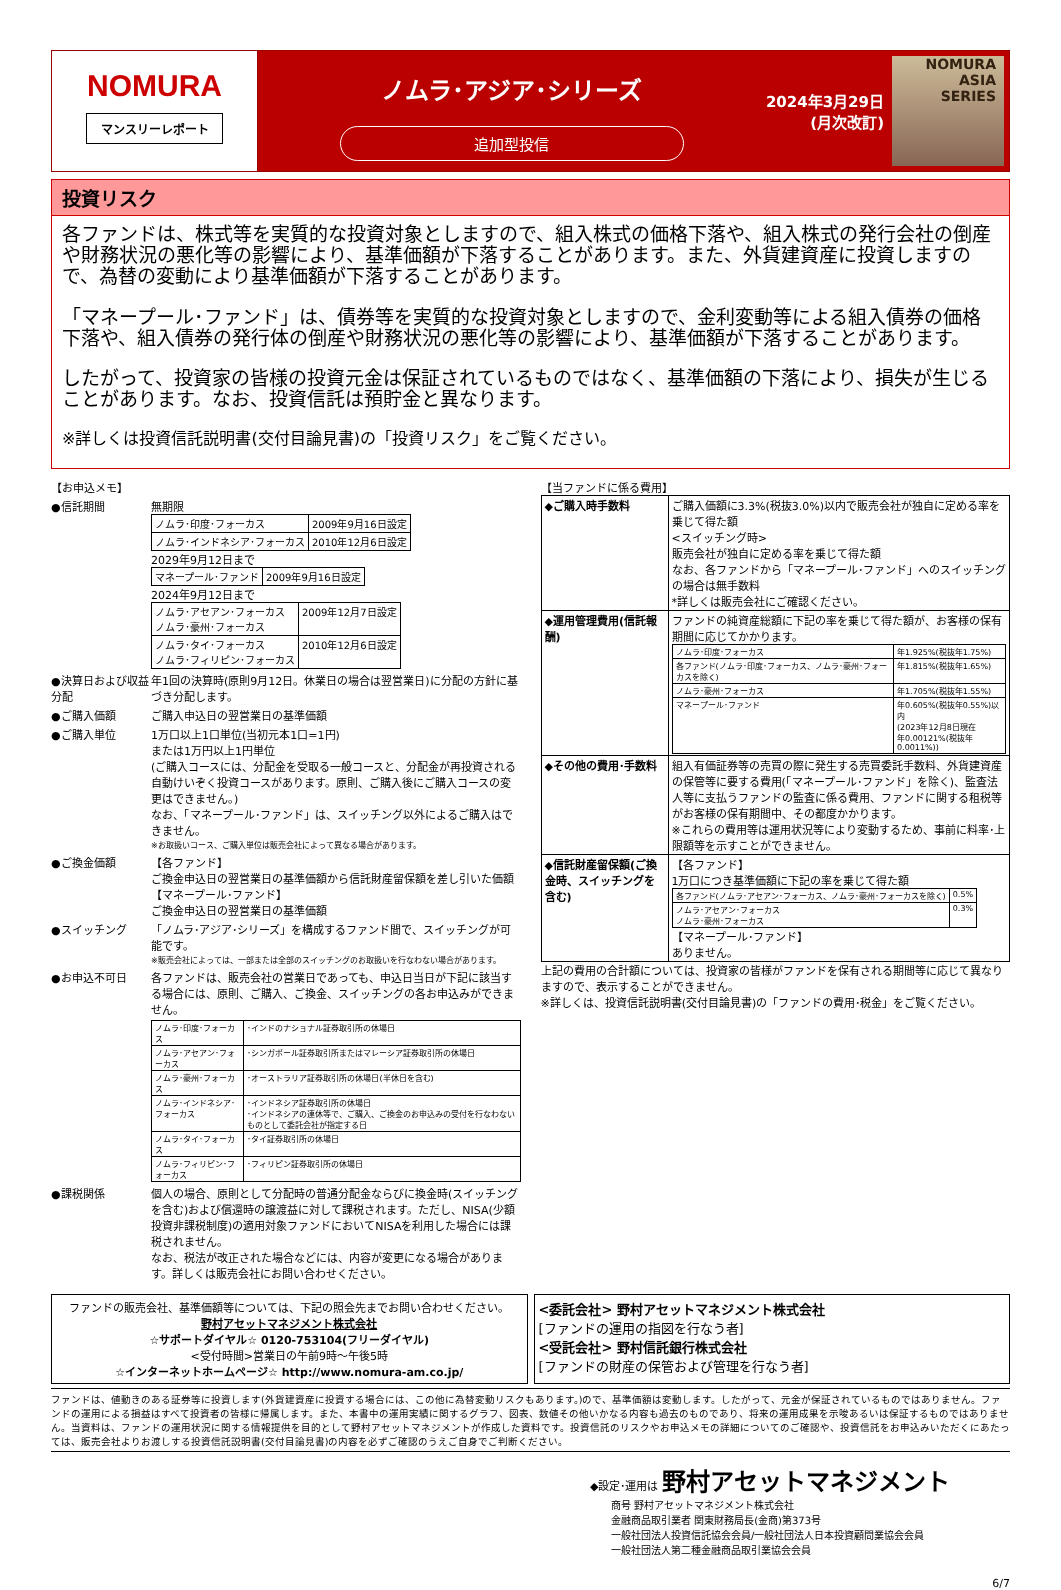NOMURA
マンスリーレポート
ノムラ･アジア･シリーズ
追加型投信
2024年3月29日
(月次改訂)
NOMURA
ASIA
SERIES
投資リスク
各ファンドは、株式等を実質的な投資対象としますので、組入株式の価格下落や、組入株式の発行会社の倒産や財務状況の悪化等の影響により、基準価額が下落することがあります。また、外貨建資産に投資しますので、為替の変動により基準価額が下落することがあります。
「マネープール･ファンド」は、債券等を実質的な投資対象としますので、金利変動等による組入債券の価格下落や、組入債券の発行体の倒産や財務状況の悪化等の影響により、基準価額が下落することがあります。
したがって、投資家の皆様の投資元金は保証されているものではなく、基準価額の下落により、損失が生じることがあります。なお、投資信託は預貯金と異なります。
※詳しくは投資信託説明書(交付目論見書)の「投資リスク」をご覧ください。
【お申込メモ】
●信託期間 無期限
| ノムラ･印度･フォーカス | 2009年9月16日設定 |
| ノムラ･インドネシア･フォーカス | 2010年12月6日設定 |
2029年9月12日まで
| マネープール･ファンド | 2009年9月16日設定 |
2024年9月12日まで
| ノムラ･アセアン･フォーカス ノムラ･豪州･フォーカス | 2009年12月7日設定 |
| ノムラ･タイ･フォーカス ノムラ･フィリピン･フォーカス | 2010年12月6日設定 |
●決算日および収益分配
年1回の決算時(原則9月12日。休業日の場合は翌営業日)に分配の方針に基づき分配します。
●ご購入価額 ご購入申込日の翌営業日の基準価額
●ご購入単位 1万口以上1口単位(当初元本1口=1円)
または1万円以上1円単位
(ご購入コースには、分配金を受取る一般コースと、分配金が再投資される自動けいぞく投資コースがあります。原則、ご購入後にご購入コースの変更はできません。)
なお、「マネープール･ファンド」は、スイッチング以外によるご購入はできません。
※お取扱いコース、ご購入単位は販売会社によって異なる場合があります。
●ご換金価額 【各ファンド】
ご換金申込日の翌営業日の基準価額から信託財産留保額を差し引いた価額
【マネープール･ファンド】
ご換金申込日の翌営業日の基準価額
●スイッチング 「ノムラ･アジア･シリーズ」を構成するファンド間で、スイッチングが可能です。
※販売会社によっては、一部または全部のスイッチングのお取扱いを行なわない場合があります。
●お申込不可日 各ファンドは、販売会社の営業日であっても、申込日当日が下記に該当する場合には、原則、ご購入、ご換金、スイッチングの各お申込みができません。
| ノムラ･印度･フォーカス | ･インドのナショナル証券取引所の休場日 |
| ノムラ･アセアン･フォーカス | ･シンガポール証券取引所またはマレーシア証券取引所の休場日 |
| ノムラ･豪州･フォーカス | ･オーストラリア証券取引所の休場日(半休日を含む) |
| ノムラ･インドネシア･フォーカス | ･インドネシア証券取引所の休場日 ･インドネシアの連休等で、ご購入、ご換金のお申込みの受付を行なわないものとして委託会社が指定する日 |
| ノムラ･タイ･フォーカス | ･タイ証券取引所の休場日 |
| ノムラ･フィリピン･フォーカス | ･フィリピン証券取引所の休場日 |
●課税関係 個人の場合、原則として分配時の普通分配金ならびに換金時(スイッチングを含む)および償還時の譲渡益に対して課税されます。ただし、NISA(少額投資非課税制度)の適用対象ファンドにおいてNISAを利用した場合には課税されません。
なお、税法が改正された場合などには、内容が変更になる場合があります。詳しくは販売会社にお問い合わせください。
【当ファンドに係る費用】
| ◆ご購入時手数料 | ご購入価額に3.3%(税抜3.0%)以内で販売会社が独自に定める率を乗じて得た額 <スイッチング時> 販売会社が独自に定める率を乗じて得た額 なお、各ファンドから「マネープール･ファンド」へのスイッチングの場合は無手数料 *詳しくは販売会社にご確認ください。 |
| ◆運用管理費用(信託報酬) | ファンドの純資産総額に下記の率を乗じて得た額が、お客様の保有期間に応じてかかります。 / ノムラ･印度･フォーカス / 年1.925%(税抜年1.75%) / / 各ファンド(ノムラ･印度･フォーカス、ノムラ･豪州･フォーカスを除く) / 年1.815%(税抜年1.65%) / / ノムラ･豪州･フォーカス / 年1.705%(税抜年1.55%) / / マネープール･ファンド / 年0.605%(税抜年0.55%)以内 (2023年12月8日現在 年0.00121%(税抜年0.0011%)) / |
| ◆その他の費用･手数料 | 組入有価証券等の売買の際に発生する売買委託手数料、外貨建資産の保管等に要する費用(「マネープール･ファンド」を除く)、監査法人等に支払うファンドの監査に係る費用、ファンドに関する租税等がお客様の保有期間中、その都度かかります。 ※これらの費用等は運用状況等により変動するため、事前に料率･上限額等を示すことができません。 |
| ◆信託財産留保額(ご換金時、スイッチングを含む) | 【各ファンド】 1万口につき基準価額に下記の率を乗じて得た額 / 各ファンド(ノムラ･アセアン･フォーカス、ノムラ･豪州･フォーカスを除く) / 0.5% / / ノムラ･アセアン･フォーカス ノムラ･豪州･フォーカス / 0.3% / 【マネープール･ファンド】 ありません。 |
上記の費用の合計額については、投資家の皆様がファンドを保有される期間等に応じて異なりますので、表示することができません。
※詳しくは、投資信託説明書(交付目論見書)の「ファンドの費用･税金」をご覧ください。
ファンドの販売会社、基準価額等については、下記の照会先までお問い合わせください。
野村アセットマネジメント株式会社
☆サポートダイヤル☆ 0120-753104(フリーダイヤル)
<受付時間>営業日の午前9時～午後5時
☆インターネットホームページ☆ http://www.nomura-am.co.jp/
<委託会社> 野村アセットマネジメント株式会社
[ファンドの運用の指図を行なう者]
<受託会社> 野村信託銀行株式会社
[ファンドの財産の保管および管理を行なう者]
ファンドは、値動きのある証券等に投資します(外貨建資産に投資する場合には、この他に為替変動リスクもあります。)ので、基準価額は変動します。したがって、元金が保証されているものではありません。ファンドの運用による損益はすべて投資者の皆様に帰属します。また、本書中の運用実績に関するグラフ、図表、数値その他いかなる内容も過去のものであり、将来の運用成果を示唆あるいは保証するものではありません。当資料は、ファンドの運用状況に関する情報提供を目的として野村アセットマネジメントが作成した資料です。投資信託のリスクやお申込メモの詳細についてのご確認や、投資信託をお申込みいただくにあたっては、販売会社よりお渡しする投資信託説明書(交付目論見書)の内容を必ずご確認のうえご自身でご判断ください。
◆設定･運用は 野村アセットマネジメント
商号 野村アセットマネジメント株式会社
金融商品取引業者 関東財務局長(金商)第373号
一般社団法人投資信託協会会員/一般社団法人日本投資顧問業協会会員
一般社団法人第二種金融商品取引業協会会員
6/7